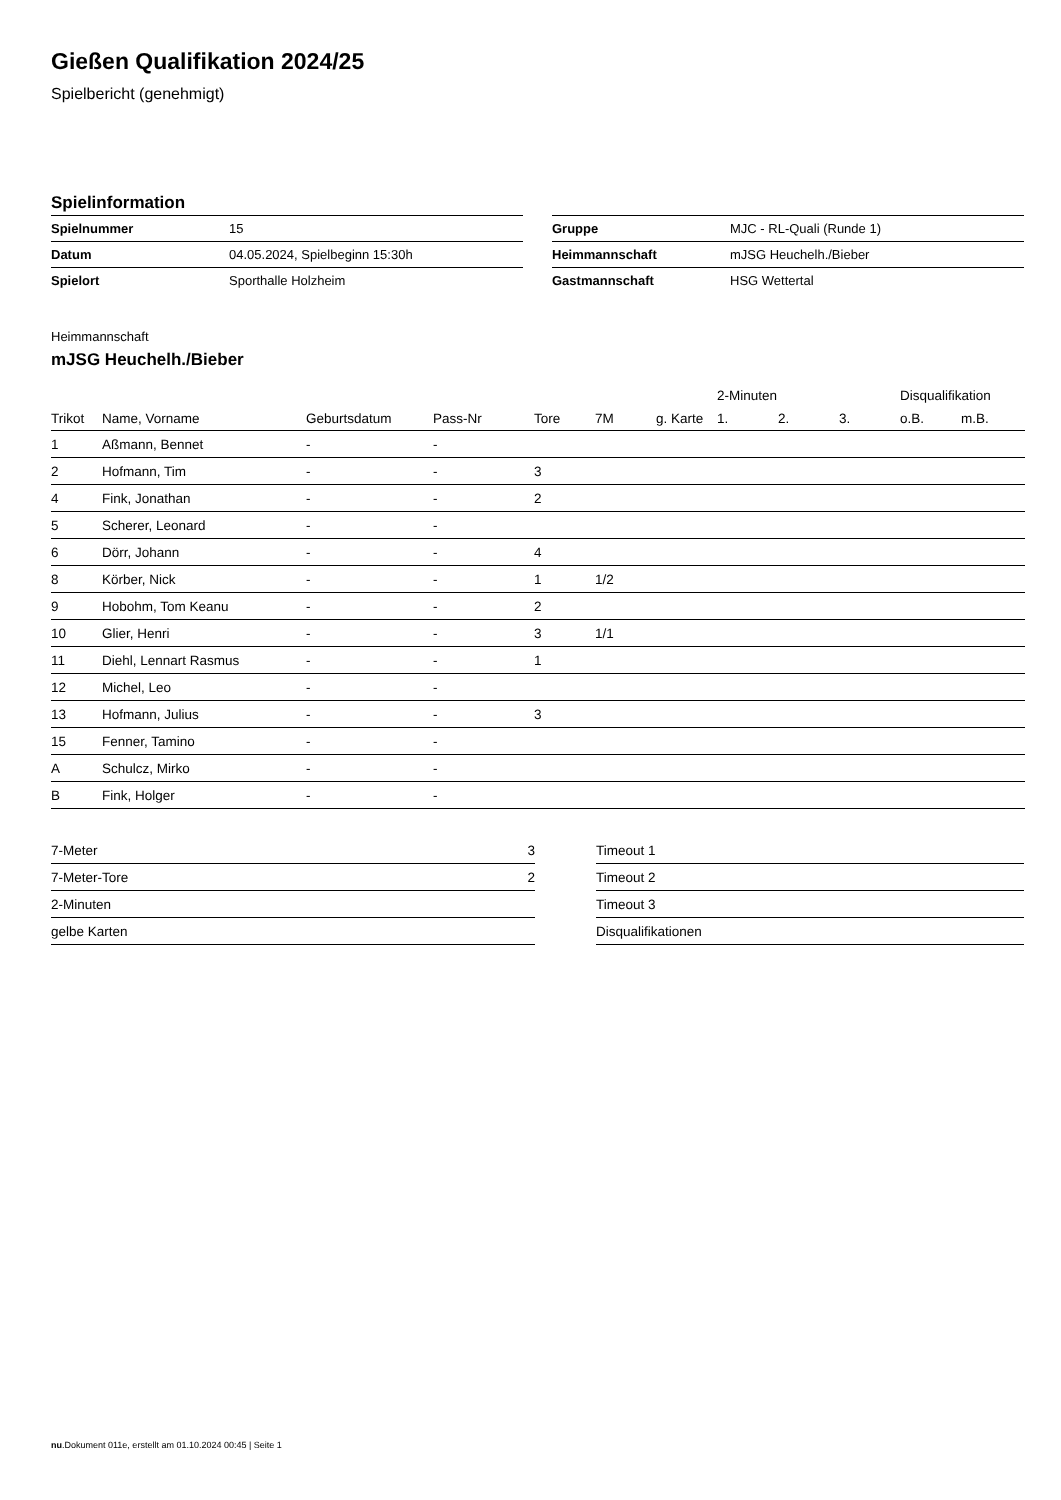Gießen Qualifikation 2024/25
Spielbericht (genehmigt)
Spielinformation
| Spielnummer | 15 |
| Datum | 04.05.2024, Spielbeginn 15:30h |
| Spielort | Sporthalle Holzheim |
| Gruppe | MJC - RL-Quali (Runde 1) |
| Heimmannschaft | mJSG Heuchelh./Bieber |
| Gastmannschaft | HSG Wettertal |
Heimmannschaft
mJSG Heuchelh./Bieber
| | | | | | | | 2-Minuten | | | Disqualifikation | |
| --- | --- | --- | --- | --- | --- | --- | --- | --- | --- | --- | --- |
| Trikot | Name, Vorname | Geburtsdatum | Pass-Nr | Tore | 7M | g. Karte | 1. | 2. | 3. | o.B. | m.B. |
| 1 | Aßmann, Bennet | - | - | | | | | | | | |
| 2 | Hofmann, Tim | - | - | 3 | | | | | | | |
| 4 | Fink, Jonathan | - | - | 2 | | | | | | | |
| 5 | Scherer, Leonard | - | - | | | | | | | | |
| 6 | Dörr, Johann | - | - | 4 | | | | | | | |
| 8 | Körber, Nick | - | - | 1 | 1/2 | | | | | | |
| 9 | Hobohm, Tom Keanu | - | - | 2 | | | | | | | |
| 10 | Glier, Henri | - | - | 3 | 1/1 | | | | | | |
| 11 | Diehl, Lennart Rasmus | - | - | 1 | | | | | | | |
| 12 | Michel, Leo | - | - | | | | | | | | |
| 13 | Hofmann, Julius | - | - | 3 | | | | | | | |
| 15 | Fenner, Tamino | - | - | | | | | | | | |
| A | Schulcz, Mirko | - | - | | | | | | | | |
| B | Fink, Holger | - | - | | | | | | | | |
| 7-Meter | 3 |
| 7-Meter-Tore | 2 |
| 2-Minuten | |
| gelbe Karten | |
| Timeout 1 |
| Timeout 2 |
| Timeout 3 |
| Disqualifikationen |
nu.Dokument 011e, erstellt am 01.10.2024 00:45 | Seite 1